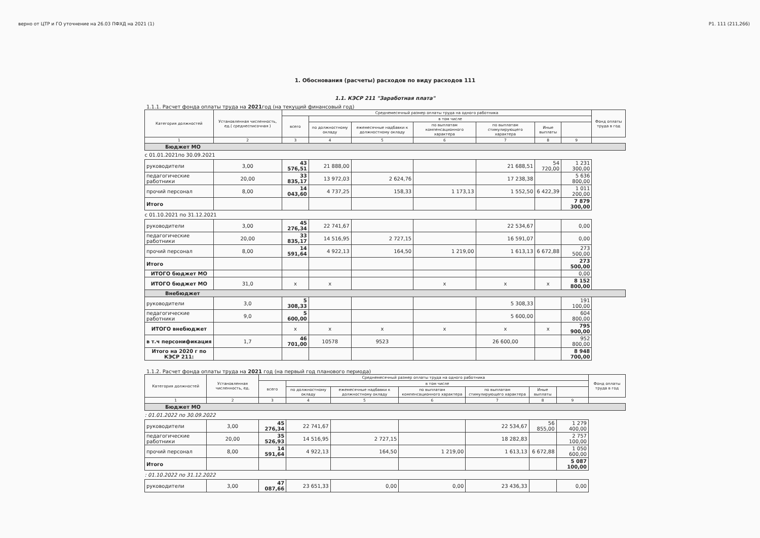верно от ЦТР и ГО уточнение на 26.03 ПФХД на 2021 (1) Р1. 111 (211,266)
1. Обоснования (расчеты) расходов по виду расходов 111
1.1. КЭСР 211 "Заработная плата"
1.1.1. Расчет фонда оплаты труда на 2021год (на текущий финансовый год)
| Категория должностей | Установленная численность, ед.( среднесписочная ) | Среднемесячный размер оплаты труда на одного работника | | | | | | | Фонд оплаты труда в год |
| --- | --- | --- | --- | --- | --- | --- | --- | --- | --- |
| | | всего | в том числе | | | | | | |
| | | | по должностному окладу | ежемесячные надбавки к должностному окладу | по выплатам компенсационного характера | по выплатам стимулирующего характера | Иные выплаты | | |
| 1 | 2 | 3 | 4 | 5 | 6 | 7 | 8 | 9 | |
| Бюджет МО | | | | | | | | | |
| с 01.01.2021по 30.09.2021 | | | | | | | | | |
| руководители | 3,00 | 43 576,51 | 21 888,00 | | | 21 688,51 | 54 720,00 | 1 231 300,00 | |
| педагогические работники | 20,00 | 33 835,17 | 13 972,03 | 2 624,76 | | 17 238,38 | | 5 636 800,00 | |
| прочий персонал | 8,00 | 14 043,60 | 4 737,25 | 158,33 | 1 173,13 | 1 552,50 | 6 422,39 | 1 011 200,00 | |
| Итого | | | | | | | | 7 879 300,00 | |
| с 01.10.2021 по 31.12.2021 | | | | | | | | | |
| руководители | 3,00 | 45 276,34 | 22 741,67 | | | 22 534,67 | | 0,00 | |
| педагогические работники | 20,00 | 33 835,17 | 14 516,95 | 2 727,15 | | 16 591,07 | | 0,00 | |
| прочий персонал | 8,00 | 14 591,64 | 4 922,13 | 164,50 | 1 219,00 | 1 613,13 | 6 672,88 | 273 500,00 | |
| Итого | | | | | | | | 273 500,00 | |
| ИТОГО бюджет МО | | | | | | | | 0,00 | |
| ИТОГО бюджет МО | 31,0 | x | x | | x | x | x | 8 152 800,00 | |
| Внебюджет | | | | | | | | | |
| руководители | 3,0 | 5 308,33 | | | | 5 308,33 | | 191 100,00 | |
| педагогические работники | 9,0 | 5 600,00 | | | | 5 600,00 | | 604 800,00 | |
| ИТОГО внебюджет | | x | x | x | x | x | x | 795 900,00 | |
| в т.ч персонификация | 1,7 | 46 701,00 | 10578 | 9523 | | 26 600,00 | | 952 800,00 | |
| Итого на 2020 г по КЭСР 211: | | | | | | | | 8 948 700,00 | |
1.1.2. Расчет фонда оплаты труда на 2021 год (на первый год планового периода)
| Категория должностей | Установленная численность, ед. | Среднемесячный размер оплаты труда на одного работника | | | | | | | Фонд оплаты труда в год |
| --- | --- | --- | --- | --- | --- | --- | --- | --- | --- |
| | | всего | в том числе | | | | | | |
| | | | по должностному окладу | ежемесячные надбавки к должностному окладу | по выплатам компенсационного характера | по выплатам стимулирующего характера | Иные выплаты | | |
| 1 | 2 | 3 | 4 | 5 | 6 | 7 | 8 | 9 | |
| Бюджет МО | | | | | | | | | |
| : 01.01.2022 по 30.09.2022 | | | | | | | | | |
| руководители | 3,00 | 45 276,34 | 22 741,67 | | | 22 534,67 | 56 855,00 | 1 279 400,00 | |
| педагогические работники | 20,00 | 35 526,93 | 14 516,95 | 2 727,15 | | 18 282,83 | | 2 757 100,00 | |
| прочий персонал | 8,00 | 14 591,64 | 4 922,13 | 164,50 | 1 219,00 | 1 613,13 | 6 672,88 | 1 050 600,00 | |
| Итого | | | | | | | | 5 087 100,00 | |
| : 01.10.2022 по 31.12.2022 | | | | | | | | | |
| руководители | 3,00 | 47 087,66 | 23 651,33 | 0,00 | 0,00 | 23 436,33 | | 0,00 | |